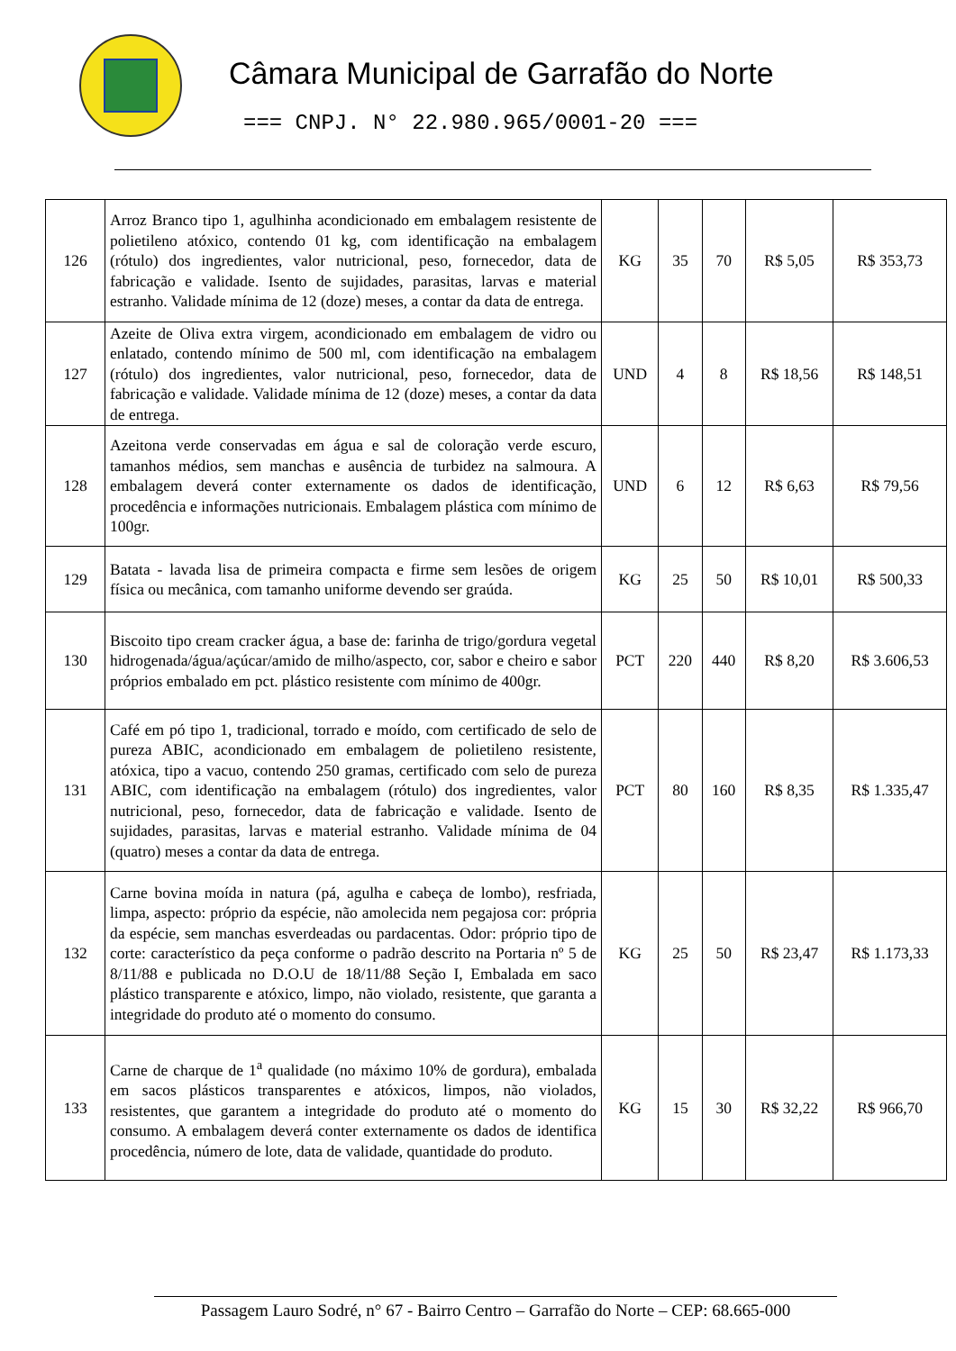Câmara Municipal de Garrafão do Norte
=== CNPJ. N° 22.980.965/0001-20 ===
| 126 | Arroz Branco tipo 1, agulhinha acondicionado em embalagem resistente de polietileno atóxico, contendo 01 kg, com identificação na embalagem (rótulo) dos ingredientes, valor nutricional, peso, fornecedor, data de fabricação e validade. Isento de sujidades, parasitas, larvas e material estranho. Validade mínima de 12 (doze) meses, a contar da data de entrega. | KG | 35 | 70 | R$ 5,05 | R$ 353,73 |
| 127 | Azeite de Oliva extra virgem, acondicionado em embalagem de vidro ou enlatado, contendo mínimo de 500 ml, com identificação na embalagem (rótulo) dos ingredientes, valor nutricional, peso, fornecedor, data de fabricação e validade. Validade mínima de 12 (doze) meses, a contar da data de entrega. | UND | 4 | 8 | R$ 18,56 | R$ 148,51 |
| 128 | Azeitona verde conservadas em água e sal de coloração verde escuro, tamanhos médios, sem manchas e ausência de turbidez na salmoura. A embalagem deverá conter externamente os dados de identificação, procedência e informações nutricionais. Embalagem plástica com mínimo de 100gr. | UND | 6 | 12 | R$ 6,63 | R$ 79,56 |
| 129 | Batata - lavada lisa de primeira compacta e firme sem lesões de origem física ou mecânica, com tamanho uniforme devendo ser graúda. | KG | 25 | 50 | R$ 10,01 | R$ 500,33 |
| 130 | Biscoito tipo cream cracker água, a base de: farinha de trigo/gordura vegetal hidrogenada/água/açúcar/amido de milho/aspecto, cor, sabor e cheiro e sabor próprios embalado em pct. plástico resistente com mínimo de 400gr. | PCT | 220 | 440 | R$ 8,20 | R$ 3.606,53 |
| 131 | Café em pó tipo 1, tradicional, torrado e moído, com certificado de selo de pureza ABIC, acondicionado em embalagem de polietileno resistente, atóxica, tipo a vacuo, contendo 250 gramas, certificado com selo de pureza ABIC, com identificação na embalagem (rótulo) dos ingredientes, valor nutricional, peso, fornecedor, data de fabricação e validade. Isento de sujidades, parasitas, larvas e material estranho. Validade mínima de 04 (quatro) meses a contar da data de entrega. | PCT | 80 | 160 | R$ 8,35 | R$ 1.335,47 |
| 132 | Carne bovina moída in natura (pá, agulha e cabeça de lombo), resfriada, limpa, aspecto: próprio da espécie, não amolecida nem pegajosa cor: própria da espécie, sem manchas esverdeadas ou pardacentas. Odor: próprio tipo de corte: característico da peça conforme o padrão descrito na Portaria nº 5 de 8/11/88 e publicada no D.O.U de 18/11/88 Seção I, Embalada em saco plástico transparente e atóxico, limpo, não violado, resistente, que garanta a integridade do produto até o momento do consumo. | KG | 25 | 50 | R$ 23,47 | R$ 1.173,33 |
| 133 | Carne de charque de 1<sup>a</sup> qualidade (no máximo 10% de gordura), embalada em sacos plásticos transparentes e atóxicos, limpos, não violados, resistentes, que garantem a integridade do produto até o momento do consumo. A embalagem deverá conter externamente os dados de identifica procedência, número de lote, data de validade, quantidade do produto. | KG | 15 | 30 | R$ 32,22 | R$ 966,70 |
Passagem Lauro Sodré, n° 67 - Bairro Centro – Garrafão do Norte – CEP: 68.665-000